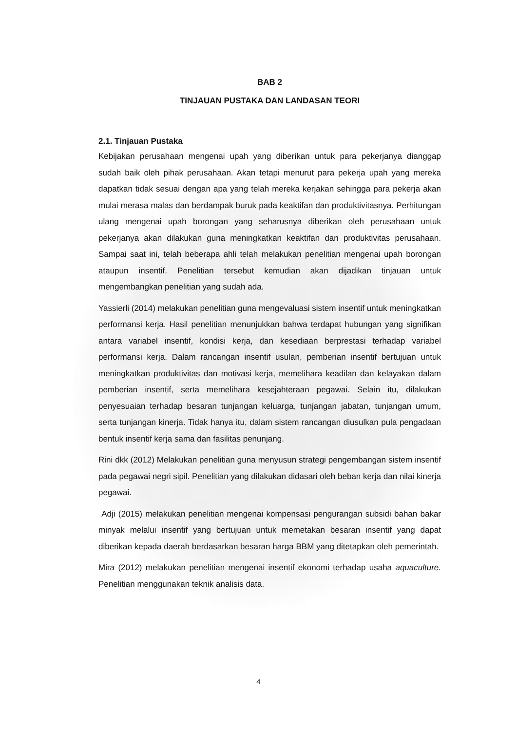BAB 2
TINJAUAN PUSTAKA DAN LANDASAN TEORI
2.1. Tinjauan Pustaka
Kebijakan perusahaan mengenai upah yang diberikan untuk para pekerjanya dianggap sudah baik oleh pihak perusahaan. Akan tetapi menurut para pekerja upah yang mereka dapatkan tidak sesuai dengan apa yang telah mereka kerjakan sehingga para pekerja akan mulai merasa malas dan berdampak buruk pada keaktifan dan produktivitasnya. Perhitungan ulang mengenai upah borongan yang seharusnya diberikan oleh perusahaan untuk pekerjanya akan dilakukan guna meningkatkan keaktifan dan produktivitas perusahaan. Sampai saat ini, telah beberapa ahli telah melakukan penelitian mengenai upah borongan ataupun insentif. Penelitian tersebut kemudian akan dijadikan tinjauan untuk mengembangkan penelitian yang sudah ada.
Yassierli (2014) melakukan penelitian guna mengevaluasi sistem insentif untuk meningkatkan performansi kerja. Hasil penelitian menunjukkan bahwa terdapat hubungan yang signifikan antara variabel insentif, kondisi kerja, dan kesediaan berprestasi terhadap variabel performansi kerja. Dalam rancangan insentif usulan, pemberian insentif bertujuan untuk meningkatkan produktivitas dan motivasi kerja, memelihara keadilan dan kelayakan dalam pemberian insentif, serta memelihara kesejahteraan pegawai. Selain itu, dilakukan penyesuaian terhadap besaran tunjangan keluarga, tunjangan jabatan, tunjangan umum, serta tunjangan kinerja. Tidak hanya itu, dalam sistem rancangan diusulkan pula pengadaan bentuk insentif kerja sama dan fasilitas penunjang.
Rini dkk (2012) Melakukan penelitian guna menyusun strategi pengembangan sistem insentif pada pegawai negri sipil. Penelitian yang dilakukan didasari oleh beban kerja dan nilai kinerja pegawai.
Adji (2015) melakukan penelitian mengenai kompensasi pengurangan subsidi bahan bakar minyak melalui insentif yang bertujuan untuk memetakan besaran insentif yang dapat diberikan kepada daerah berdasarkan besaran harga BBM yang ditetapkan oleh pemerintah.
Mira (2012) melakukan penelitian mengenai insentif ekonomi terhadap usaha aquaculture. Penelitian menggunakan teknik analisis data.
4